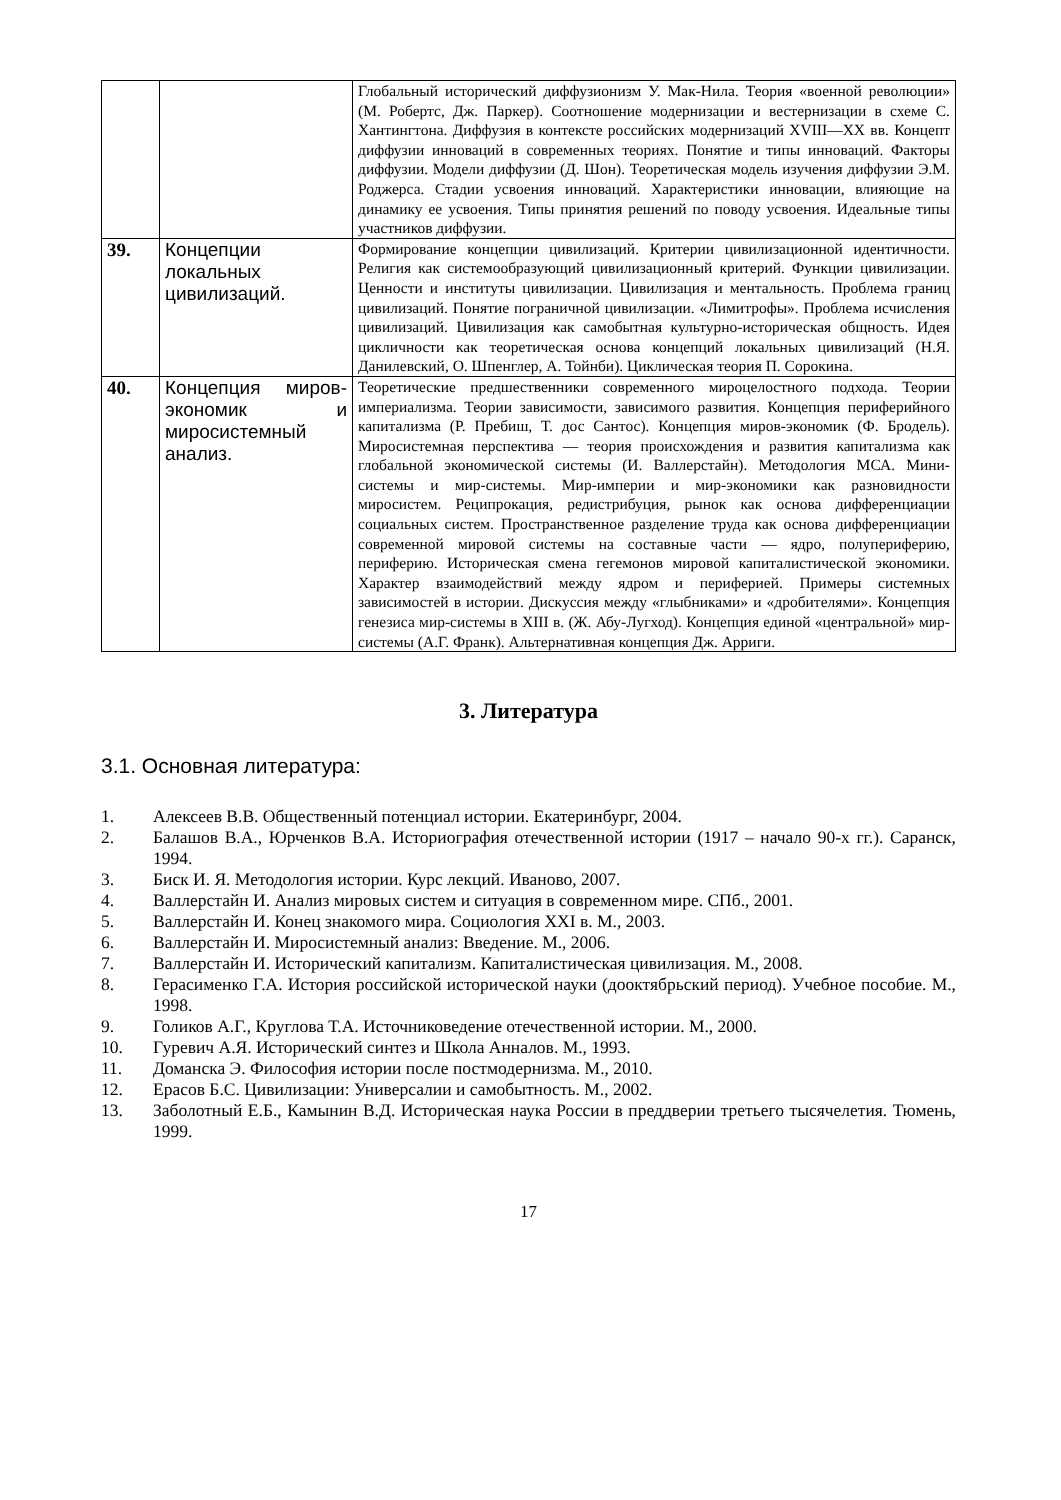| | | Глобальный исторический диффузионизм У. Мак-Нила. Теория «военной революции» (М. Робертс, Дж. Паркер). Соотношение модернизации и вестернизации в схеме С. Хантингтона. Диффузия в контексте российских модернизаций XVIII—XX вв. Концепт диффузии инноваций в современных теориях. Понятие и типы инноваций. Факторы диффузии. Модели диффузии (Д. Шон). Теоретическая модель изучения диффузии Э.М. Роджерса. Стадии усвоения инноваций. Характеристики инновации, влияющие на динамику ее усвоения. Типы принятия решений по поводу усвоения. Идеальные типы участников диффузии. |
| 39. | Концепции локальных цивилизаций. | Формирование концепции цивилизаций. Критерии цивилизационной идентичности. Религия как системообразующий цивилизационный критерий. Функции цивилизации. Ценности и институты цивилизации. Цивилизация и ментальность. Проблема границ цивилизаций. Понятие пограничной цивилизации. «Лимитрофы». Проблема исчисления цивилизаций. Цивилизация как самобытная культурно-историческая общность. Идея цикличности как теоретическая основа концепций локальных цивилизаций (Н.Я. Данилевский, О. Шпенглер, А. Тойнби). Циклическая теория П. Сорокина. |
| 40. | Концепция миров-экономик и миросистемный анализ. | Теоретические предшественники современного мироцелостного подхода. Теории империализма. Теории зависимости, зависимого развития. Концепция периферийного капитализма (Р. Пребиш, Т. дос Сантос). Концепция миров-экономик (Ф. Бродель). Миросистемная перспектива — теория происхождения и развития капитализма как глобальной экономической системы (И. Валлерстайн). Методология МСА. Мини-системы и мир-системы. Мир-империи и мир-экономики как разновидности миросистем. Реципрокация, редистрибуция, рынок как основа дифференциации социальных систем. Пространственное разделение труда как основа дифференциации современной мировой системы на составные части — ядро, полупериферию, периферию. Историческая смена гегемонов мировой капиталистической экономики. Характер взаимодействий между ядром и периферией. Примеры системных зависимостей в истории. Дискуссия между «глыбниками» и «дробителями». Концепция генезиса мир-системы в XIII в. (Ж. Абу-Лугход). Концепция единой «центральной» мир-системы (А.Г. Франк). Альтернативная концепция Дж. Арриги. |
3. Литература
3.1. Основная литература:
1. Алексеев В.В. Общественный потенциал истории. Екатеринбург, 2004.
2. Балашов В.А., Юрченков В.А. Историография отечественной истории (1917 – начало 90-х гг.). Саранск, 1994.
3. Биск И. Я. Методология истории. Курс лекций. Иваново, 2007.
4. Валлерстайн И. Анализ мировых систем и ситуация в современном мире. СПб., 2001.
5. Валлерстайн И. Конец знакомого мира. Социология XXI в. М., 2003.
6. Валлерстайн И. Миросистемный анализ: Введение. М., 2006.
7. Валлерстайн И. Исторический капитализм. Капиталистическая цивилизация. М., 2008.
8. Герасименко Г.А. История российской исторической науки (дооктябрьский период). Учебное пособие. М., 1998.
9. Голиков А.Г., Круглова Т.А. Источниковедение отечественной истории. М., 2000.
10. Гуревич А.Я. Исторический синтез и Школа Анналов. М., 1993.
11. Доманска Э. Философия истории после постмодернизма. М., 2010.
12. Ерасов Б.С. Цивилизации: Универсалии и самобытность. М., 2002.
13. Заболотный Е.Б., Камынин В.Д. Историческая наука России в преддверии третьего тысячелетия. Тюмень, 1999.
17